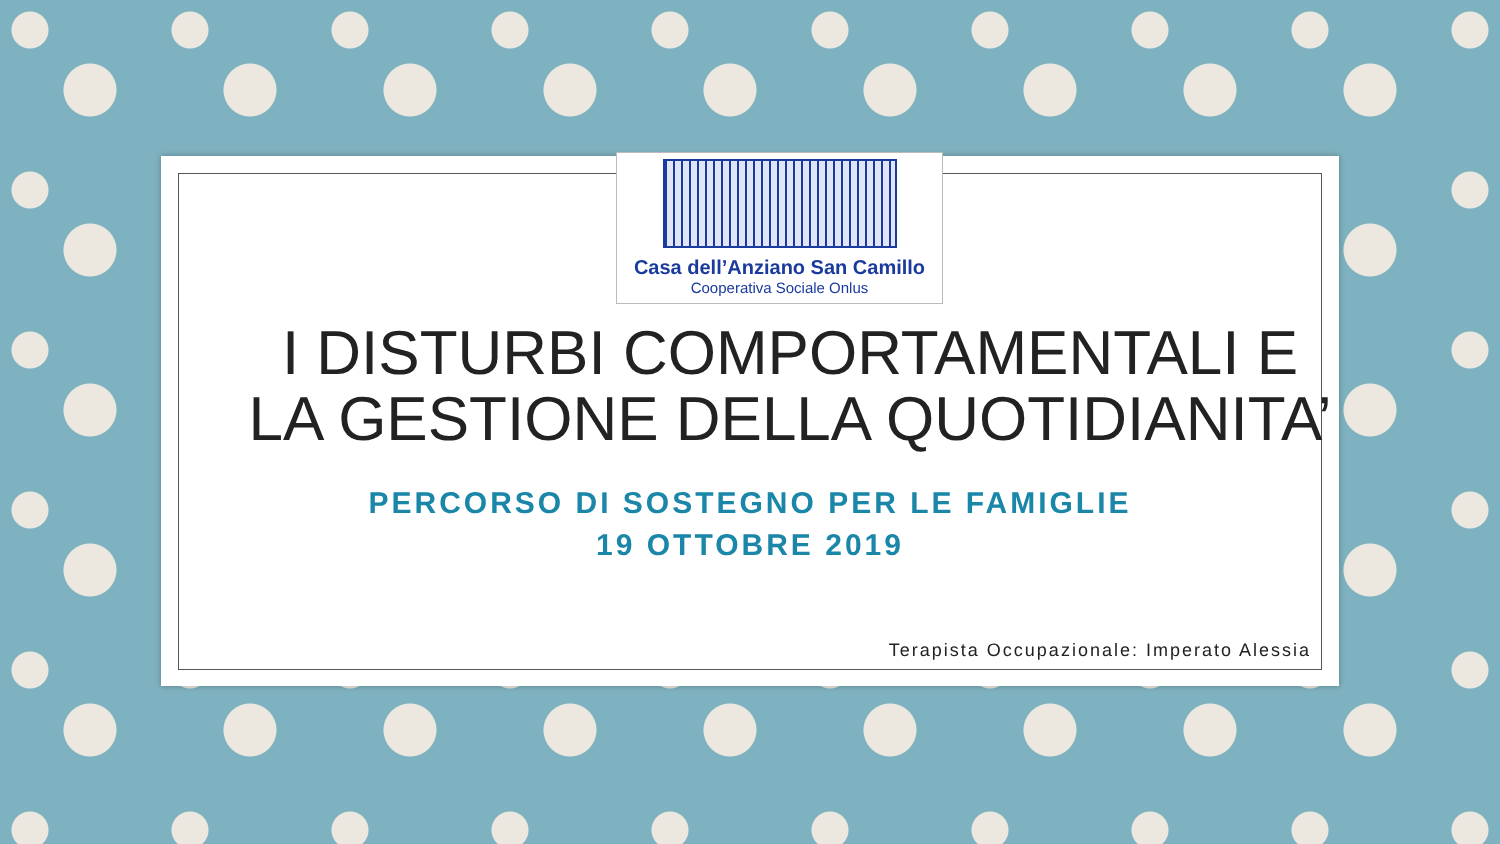Casa dell’Anziano San Camillo
Cooperativa Sociale Onlus
I DISTURBI COMPORTAMENTALI E
LA GESTIONE DELLA QUOTIDIANITA’
PERCORSO DI SOSTEGNO PER LE FAMIGLIE
19 OTTOBRE 2019
Terapista Occupazionale: Imperato Alessia